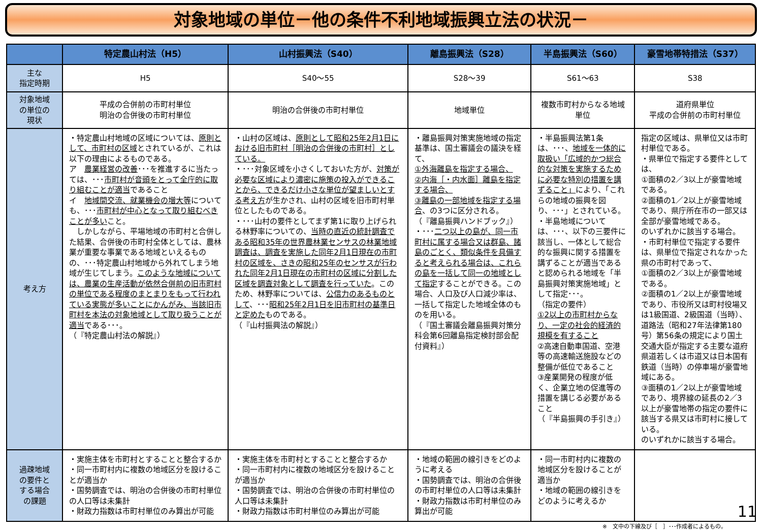対象地域の単位－他の条件不利地域振興立法の状況－
| | 特定農山村法（H5） | 山村振興法（S40） | 離島振興法（S28） | 半島振興法（S60） | 豪雪地帯特措法（S37） |
| --- | --- | --- | --- | --- | --- |
| 主な 指定時期 | H5 | S40～55 | S28～39 | S61～63 | S38 |
| 対象地域 の単位の 現状 | 平成の合併前の市町村単位 明治の合併後の市町村単位 | 明治の合併後の市町村単位 | 地域単位 | 複数市町村からなる地域単位 | 道府県単位 平成の合併前の市町村単位 |
| 考え方 | ・特定農山村地域の区域については、 原則として、市町村の区域 とされているが、これは以下の理由によるものである。 ア 農業経営の改善 ･･･を推進するに当たっては、･･･ 市町村が音頭をとって全庁的に取り組むことが適当 であること イ 地域間交流、就業機会の増大等 についても、･･･ 市町村が中心となって取り組むべきことが多い こと。 しかしながら、平場地域の市町村と合併した結果、合併後の市町村全体としては、農林業が重要な事業である地域といえるものの、･･･特定農山村地域から外れてしまう地域が生じてしまう。 このような地域については、農業の生産活動が依然合併前の旧市町村の単位である程度のまとまりをもって行われている実態が多いことにかんがみ、当該旧市町村を本法の対象地域として取り扱うことが適当 である･･･。 （『特定農山村法の解説』） | ・山村の区域は、 原則として昭和25年2月1日における旧市町村［明治の合併後の市町村］としている。 ・･･･対象区域を小さくしておいた方が、 対策が必要な区域により濃密に施策の投入ができることから、できるだけ小さな単位が望ましいとする考え方 が生かされ、山村の区域を旧市町村単位としたものである。 ・･･･山村の要件としてまず第1に取り上げられる林野率についての、 当時の直近の統計調査である昭和35年の世界農林業センサスの林業地域調査は、調査を実施した同年2月1日現在の市町村の区域を、さきの昭和25年のセンサスが行われた同年2月1日現在の市町村の区域に分割した区域を調査対象として調査を行っていた 。このため、林野率については、 公信力のあるものとして 、･･･ 昭和25年2月1日を旧市町村の基準日と定めた ものである。 （『山村振興法の解説』） | ・離島振興対策実施地域の指定基準は、国土審議会の議決を経て、 ①外海離島を指定する場合、 ②内海［・内水面］離島を指定する場合、 ③離島の一部地域を指定する場合 、の3つに区分される。 （『離島振興ハンドブック』） ・･･･ 二つ以上の島が、同一市町村に属する場合又は群島、諸島のごとく、類似条件を具備すると考えられる場合は、これらの島を一括して同一の地域として指定 することができる。この場合、人口及び人口減少率は、一括して指定した地域全体のものを用いる。 （『国土審議会離島振興対策分科会第6回離島指定検討部会配付資料』） | ・半島振興法第1条は、･･･、 地域を一体的に取扱い「広域的かつ総合的な対策を実施するために必要な特別の措置を講ずること」 により、「これらの地域の振興を図り、･･･」とされている。 ・半島地域については、･･･、以下の三要件に該当し、一体として総合的な振興に関する措置を講ずることが適当であると認められる地域を「半島振興対策実施地域」として指定･･･。 （指定の要件） ①2以上の市町村からなり、一定の社会的経済的規模を有すること ②高速自動車国道、空港等の高速輸送施設などの整備が低位であること ③産業開発の程度が低く、企業立地の促進等の措置を講じる必要があること （『半島振興の手引き』） | 指定の区域は、県単位又は市町村単位である。 ・県単位で指定する要件としては、 ①面積の2／3以上が豪雪地域である。 ②面積の1／2以上が豪雪地域であり、県庁所在市の一部又は全部が豪雪地域である。 のいずれかに該当する場合。 ・市町村単位で指定する要件は、県単位で指定されなかった県の市町村であって、 ①面積の2／3以上が豪雪地域である。 ②面積の1／2以上が豪雪地域であり、市役所又は町村役場又は1級国道、2級国道（当時）、道路法（昭和27年法律第180号）第56条の規定により国土交通大臣が指定する主要な道府県道若しくは市道又は日本国有鉄道（当時）の停車場が豪雪地域にある。 ③面積の1／2以上が豪雪地域であり、境界線の延長の2／3以上が豪雪地帯の指定の要件に該当する県又は市町村に接している。 のいずれかに該当する場合。 |
| 過疎地域 の要件と する場合 の課題 | ・実施主体を市町村とすることと整合するか ・同一市町村内に複数の地域区分を設けることが適当か ・国勢調査では、明治の合併後の市町村単位の人口等は未集計 ・財政力指数は市町村単位のみ算出が可能 | ・実施主体を市町村とすることと整合するか ・同一市町村内に複数の地域区分を設けることが適当か ・国勢調査では、明治の合併後の市町村単位の人口等は未集計 ・財政力指数は市町村単位のみ算出が可能 | ・地域の範囲の線引きをどのように考える ・国勢調査では、明治の合併後の市町村単位の人口等は未集計 ・財政力指数は市町村単位のみ算出が可能 | ・同一市町村内に複数の地域区分を設けることが適当か ・地域の範囲の線引きをどのように考えるか | |
※　文中の下線及び［　］･･･作成者によるもの。
11